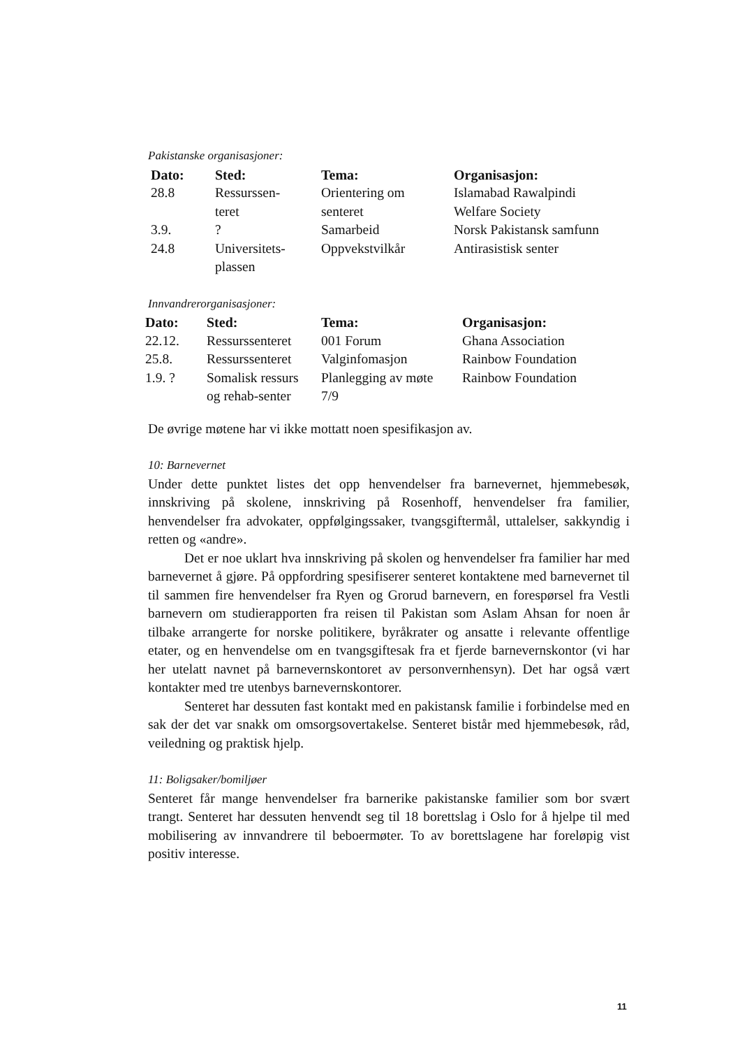Pakistanske organisasjoner:
| Dato: | Sted: | Tema: | Organisasjon: |
| --- | --- | --- | --- |
| 28.8 | Ressurssen- teret | Orientering om senteret | Islamabad Rawalpindi Welfare Society |
| 3.9. | ? | Samarbeid | Norsk Pakistansk samfunn |
| 24.8 | Universitets- plassen | Oppvekstvilkår | Antirasistisk senter |
Innvandrerorganisasjoner:
| Dato: | Sted: | Tema: | Organisasjon: |
| --- | --- | --- | --- |
| 22.12. | Ressurssenteret | 001 Forum | Ghana Association |
| 25.8. | Ressurssenteret | Valginfomasjon | Rainbow Foundation |
| 1.9. ? | Somalisk ressurs og rehab-senter | Planlegging av møte 7/9 | Rainbow Foundation |
De øvrige møtene har vi ikke mottatt noen spesifikasjon av.
10: Barnevernet
Under dette punktet listes det opp henvendelser fra barnevernet, hjemmebesøk, innskriving på skolene, innskriving på Rosenhoff, henvendelser fra familier, henvendelser fra advokater, oppfølgingssaker, tvangsgiftermål, uttalelser, sakkyndig i retten og «andre».
Det er noe uklart hva innskriving på skolen og henvendelser fra familier har med barnevernet å gjøre. På oppfordring spesifiserer senteret kontaktene med barnevernet til til sammen fire henvendelser fra Ryen og Grorud barnevern, en forespørsel fra Vestli barnevern om studierapporten fra reisen til Pakistan som Aslam Ahsan for noen år tilbake arrangerte for norske politikere, byråkrater og ansatte i relevante offentlige etater, og en henvendelse om en tvangsgiftesak fra et fjerde barnevernskontor (vi har her utelatt navnet på barnevernskontoret av personvernhensyn). Det har også vært kontakter med tre utenbys barnevernskontorer.
Senteret har dessuten fast kontakt med en pakistansk familie i forbindelse med en sak der det var snakk om omsorgsovertakelse. Senteret bistår med hjemmebesøk, råd, veiledning og praktisk hjelp.
11: Boligsaker/bomiljøer
Senteret får mange henvendelser fra barnerike pakistanske familier som bor svært trangt. Senteret har dessuten henvendt seg til 18 borettslag i Oslo for å hjelpe til med mobilisering av innvandrere til beboermøter. To av borettslagene har foreløpig vist positiv interesse.
11